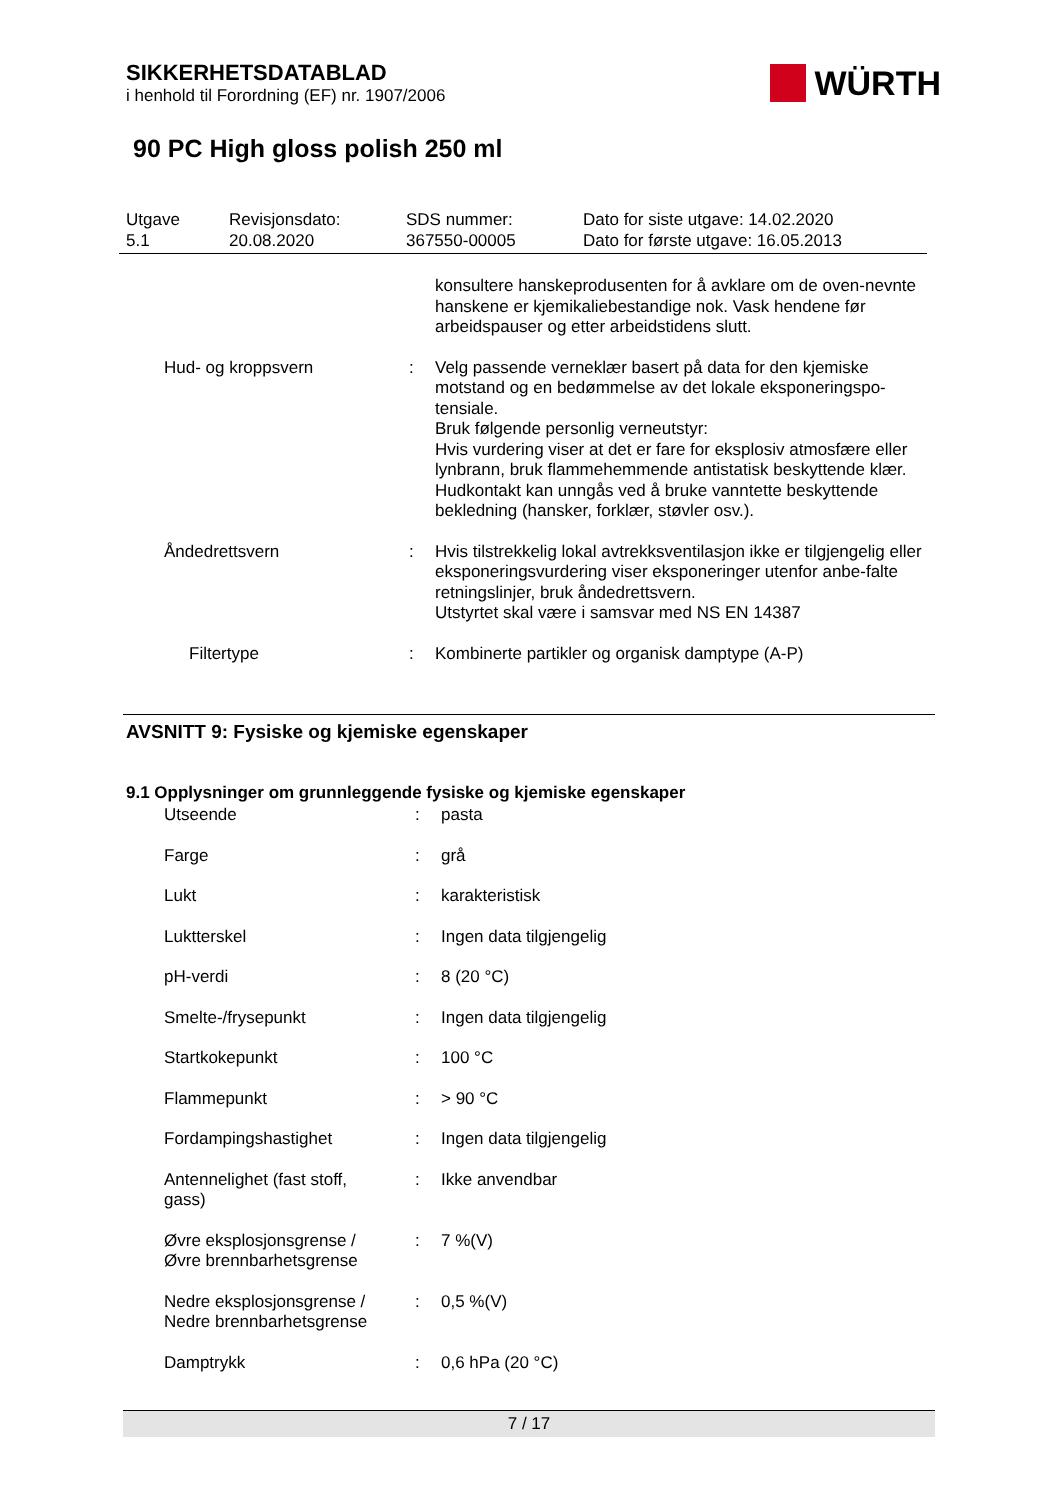SIKKERHETSDATABLAD
i henhold til Forordning (EF) nr. 1907/2006
WÜRTH
90 PC High gloss polish 250 ml
| Utgave 5.1 | Revisjonsdato: 20.08.2020 | SDS nummer: 367550-00005 | Dato for siste utgave: 14.02.2020 Dato for første utgave: 16.05.2013 |
| | | konsultere hanskeprodusenten for å avklare om de oven-nevnte hanskene er kjemikaliebestandige nok. Vask hendene før arbeidspauser og etter arbeidstidens slutt. |
| Hud- og kroppsvern | : | Velg passende verneklær basert på data for den kjemiske motstand og en bedømmelse av det lokale eksponeringspo-tensiale. Bruk følgende personlig verneutstyr: Hvis vurdering viser at det er fare for eksplosiv atmosfære eller lynbrann, bruk flammehemmende antistatisk beskyttende klær. Hudkontakt kan unngås ved å bruke vanntette beskyttende bekledning (hansker, forklær, støvler osv.). |
| Åndedrettsvern | : | Hvis tilstrekkelig lokal avtrekksventilasjon ikke er tilgjengelig eller eksponeringsvurdering viser eksponeringer utenfor anbe-falte retningslinjer, bruk åndedrettsvern. Utstyrtet skal være i samsvar med NS EN 14387 |
| Filtertype | : | Kombinerte partikler og organisk damptype (A-P) |
AVSNITT 9: Fysiske og kjemiske egenskaper
9.1 Opplysninger om grunnleggende fysiske og kjemiske egenskaper
| Utseende | : | pasta |
| Farge | : | grå |
| Lukt | : | karakteristisk |
| Luktterskel | : | Ingen data tilgjengelig |
| pH-verdi | : | 8 (20 °C) |
| Smelte-/frysepunkt | : | Ingen data tilgjengelig |
| Startkokepunkt | : | 100 °C |
| Flammepunkt | : | > 90 °C |
| Fordampingshastighet | : | Ingen data tilgjengelig |
| Antennelighet (fast stoff, gass) | : | Ikke anvendbar |
| Øvre eksplosjonsgrense / Øvre brennbarhetsgrense | : | 7 %(V) |
| Nedre eksplosjonsgrense / Nedre brennbarhetsgrense | : | 0,5 %(V) |
| Damptrykk | : | 0,6 hPa (20 °C) |
7 / 17